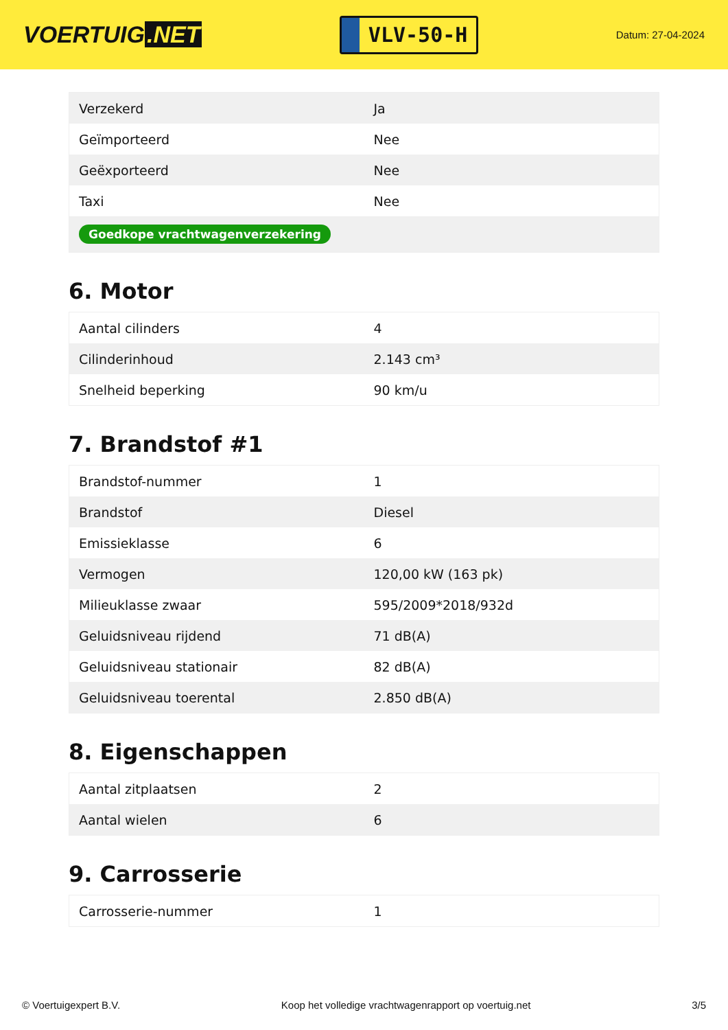VOERTUIG.NET
VLV-50-H
Datum: 27-04-2024
| Verzekerd | Ja |
| Geïmporteerd | Nee |
| Geëxporteerd | Nee |
| Taxi | Nee |
| Goedkope vrachtwagenverzekering | |
6. Motor
| Aantal cilinders | 4 |
| Cilinderinhoud | 2.143 cm³ |
| Snelheid beperking | 90 km/u |
7. Brandstof #1
| Brandstof-nummer | 1 |
| Brandstof | Diesel |
| Emissieklasse | 6 |
| Vermogen | 120,00 kW (163 pk) |
| Milieuklasse zwaar | 595/2009*2018/932d |
| Geluidsniveau rijdend | 71 dB(A) |
| Geluidsniveau stationair | 82 dB(A) |
| Geluidsniveau toerental | 2.850 dB(A) |
8. Eigenschappen
| Aantal zitplaatsen | 2 |
| Aantal wielen | 6 |
9. Carrosserie
| Carrosserie-nummer | 1 |
© Voertuigexpert B.V. Koop het volledige vrachtwagenrapport op voertuig.net
3/5